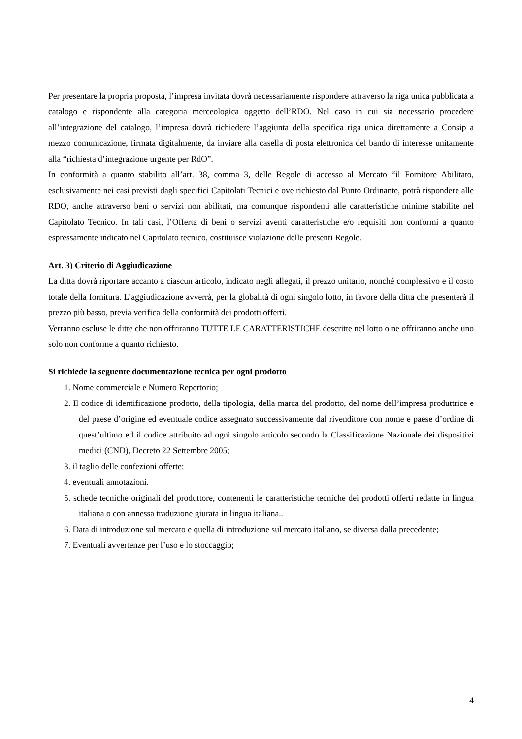Per presentare la propria proposta, l’impresa invitata dovrà necessariamente rispondere attraverso la riga unica pubblicata a catalogo e rispondente alla categoria merceologica oggetto dell’RDO. Nel caso in cui sia necessario procedere all’integrazione del catalogo, l’impresa dovrà richiedere l’aggiunta della specifica riga unica direttamente a Consip a mezzo comunicazione, firmata digitalmente, da inviare alla casella di posta elettronica del bando di interesse unitamente alla “richiesta d’integrazione urgente per RdO”.
In conformità a quanto stabilito all’art. 38, comma 3, delle Regole di accesso al Mercato “il Fornitore Abilitato, esclusivamente nei casi previsti dagli specifici Capitolati Tecnici e ove richiesto dal Punto Ordinante, potrà rispondere alle RDO, anche attraverso beni o servizi non abilitati, ma comunque rispondenti alle caratteristiche minime stabilite nel Capitolato Tecnico. In tali casi, l’Offerta di beni o servizi aventi caratteristiche e/o requisiti non conformi a quanto espressamente indicato nel Capitolato tecnico, costituisce violazione delle presenti Regole.
Art. 3) Criterio di Aggiudicazione
La ditta dovrà riportare accanto a ciascun articolo, indicato negli allegati, il prezzo unitario, nonché complessivo e il costo totale della fornitura. L’aggiudicazione avverrà, per la globalità di ogni singolo lotto, in favore della ditta che presenterà il prezzo più basso, previa verifica della conformità dei prodotti offerti.
Verranno escluse le ditte che non offriranno TUTTE LE CARATTERISTICHE descritte nel lotto o ne offriranno anche uno solo non conforme a quanto richiesto.
Si richiede la seguente documentazione tecnica per ogni prodotto
1. Nome commerciale e Numero Repertorio;
2. Il codice di identificazione prodotto, della tipologia, della marca del prodotto, del nome dell’impresa produttrice e del paese d’origine ed eventuale codice assegnato successivamente dal rivenditore con nome e paese d’ordine di quest’ultimo ed il codice attribuito ad ogni singolo articolo secondo la Classificazione Nazionale dei dispositivi medici (CND), Decreto 22 Settembre 2005;
3. il taglio delle confezioni offerte;
4. eventuali annotazioni.
5. schede tecniche originali del produttore, contenenti le caratteristiche tecniche dei prodotti offerti redatte in lingua italiana o con annessa traduzione giurata in lingua italiana..
6. Data di introduzione sul mercato e quella di introduzione sul mercato italiano, se diversa dalla precedente;
7. Eventuali avvertenze per l’uso e lo stoccaggio;
4